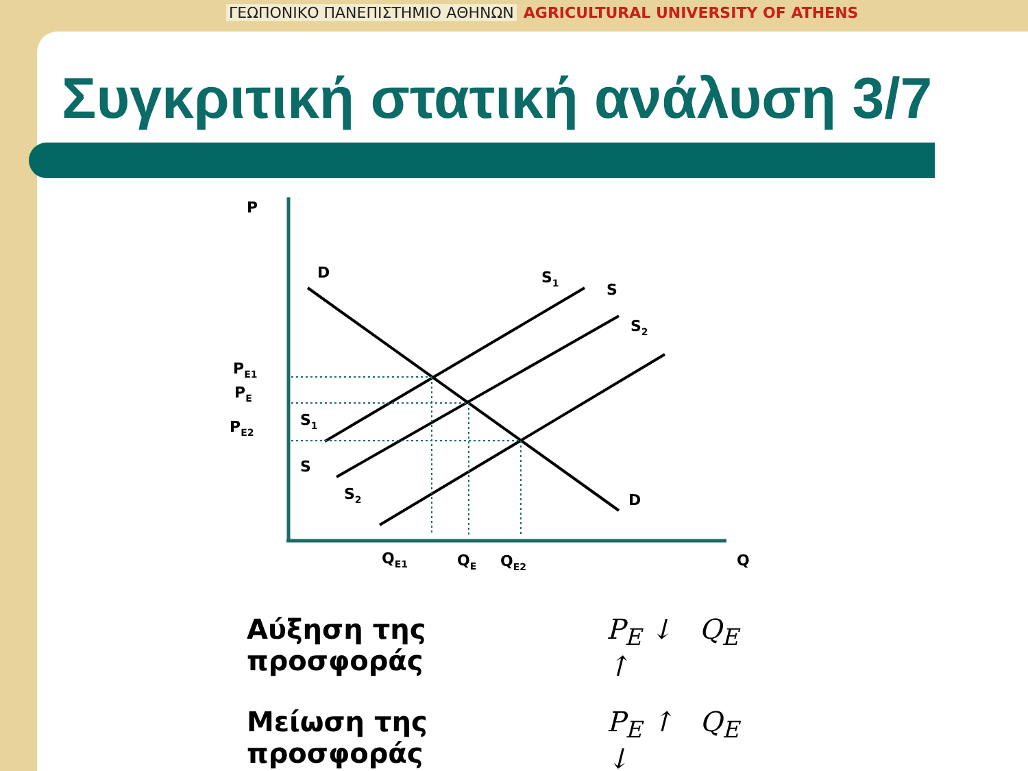ΓΕΩΠΟΝΙΚΟ ΠΑΝΕΠΙΣΤΗΜΙΟ ΑΘΗΝΩΝ AGRICULTURAL UNIVERSITY OF ATHENS
Συγκριτική στατική ανάλυση 3/7
P
Q
D
D
S1
S
S2
S1
S
S2
PE1
PE
PE2
QE1
QE
QE2
Αύξηση της προσφοράς P<sub>E</sub> ↓ Q<sub>E</sub> ↑
Μείωση της προσφοράς P<sub>E</sub> ↑ Q<sub>E</sub> ↓